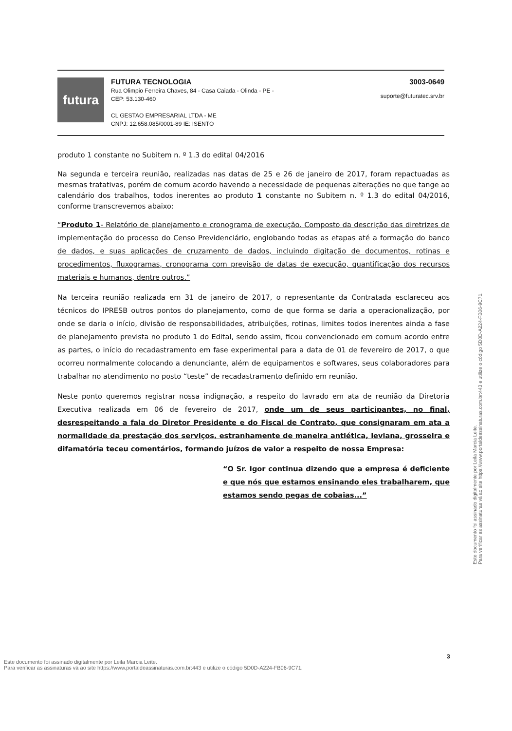futura
FUTURA TECNOLOGIA
Rua Olimpio Ferreira Chaves, 84 - Casa Caiada - Olinda - PE -
CEP: 53.130-460
CL GESTAO EMPRESARIAL LTDA - ME
CNPJ: 12.658.085/0001-89 IE: ISENTO
3003-0649
suporte@futuratec.srv.br
produto 1 constante no Subitem n. º 1.3 do edital 04/2016
Na segunda e terceira reunião, realizadas nas datas de 25 e 26 de janeiro de 2017, foram repactuadas as mesmas tratativas, porém de comum acordo havendo a necessidade de pequenas alterações no que tange ao calendário dos trabalhos, todos inerentes ao produto 1 constante no Subitem n. º 1.3 do edital 04/2016, conforme transcrevemos abaixo:
“Produto 1- Relatório de planejamento e cronograma de execução. Composto da descrição das diretrizes de implementação do processo do Censo Previdenciário, englobando todas as etapas até a formação do banco de dados, e suas aplicações de cruzamento de dados, incluindo digitação de documentos, rotinas e procedimentos, fluxogramas, cronograma com previsão de datas de execução, quantificação dos recursos materiais e humanos, dentre outros.”
Na terceira reunião realizada em 31 de janeiro de 2017, o representante da Contratada esclareceu aos técnicos do IPRESB outros pontos do planejamento, como de que forma se daria a operacionalização, por onde se daria o início, divisão de responsabilidades, atribuições, rotinas, limites todos inerentes ainda a fase de planejamento prevista no produto 1 do Edital, sendo assim, ficou convencionado em comum acordo entre as partes, o início do recadastramento em fase experimental para a data de 01 de fevereiro de 2017, o que ocorreu normalmente colocando a denunciante, além de equipamentos e softwares, seus colaboradores para trabalhar no atendimento no posto “teste” de recadastramento definido em reunião.
Neste ponto queremos registrar nossa indignação, a respeito do lavrado em ata de reunião da Diretoria Executiva realizada em 06 de fevereiro de 2017, onde um de seus participantes, no final, desrespeitando a fala do Diretor Presidente e do Fiscal de Contrato, que consignaram em ata a normalidade da prestação dos serviços, estranhamente de maneira antiética, leviana, grosseira e difamatória teceu comentários, formando juízos de valor a respeito de nossa Empresa:
“O Sr. Igor continua dizendo que a empresa é deficiente e que nós que estamos ensinando eles trabalharem, que estamos sendo pegas de cobaias...”
3
Este documento foi assinado digitalmente por Leila Marcia Leite.
Para verificar as assinaturas vá ao site https://www.portaldeassinaturas.com.br:443 e utilize o código 5D0D-A224-FB06-9C71.
Este documento foi assinado digitalmente por Leila Marcia Leite.
Para verificar as assinaturas vá ao site https://www.portaldeassinaturas.com.br:443 e utilize o código 5D0D-A224-FB06-9C71.